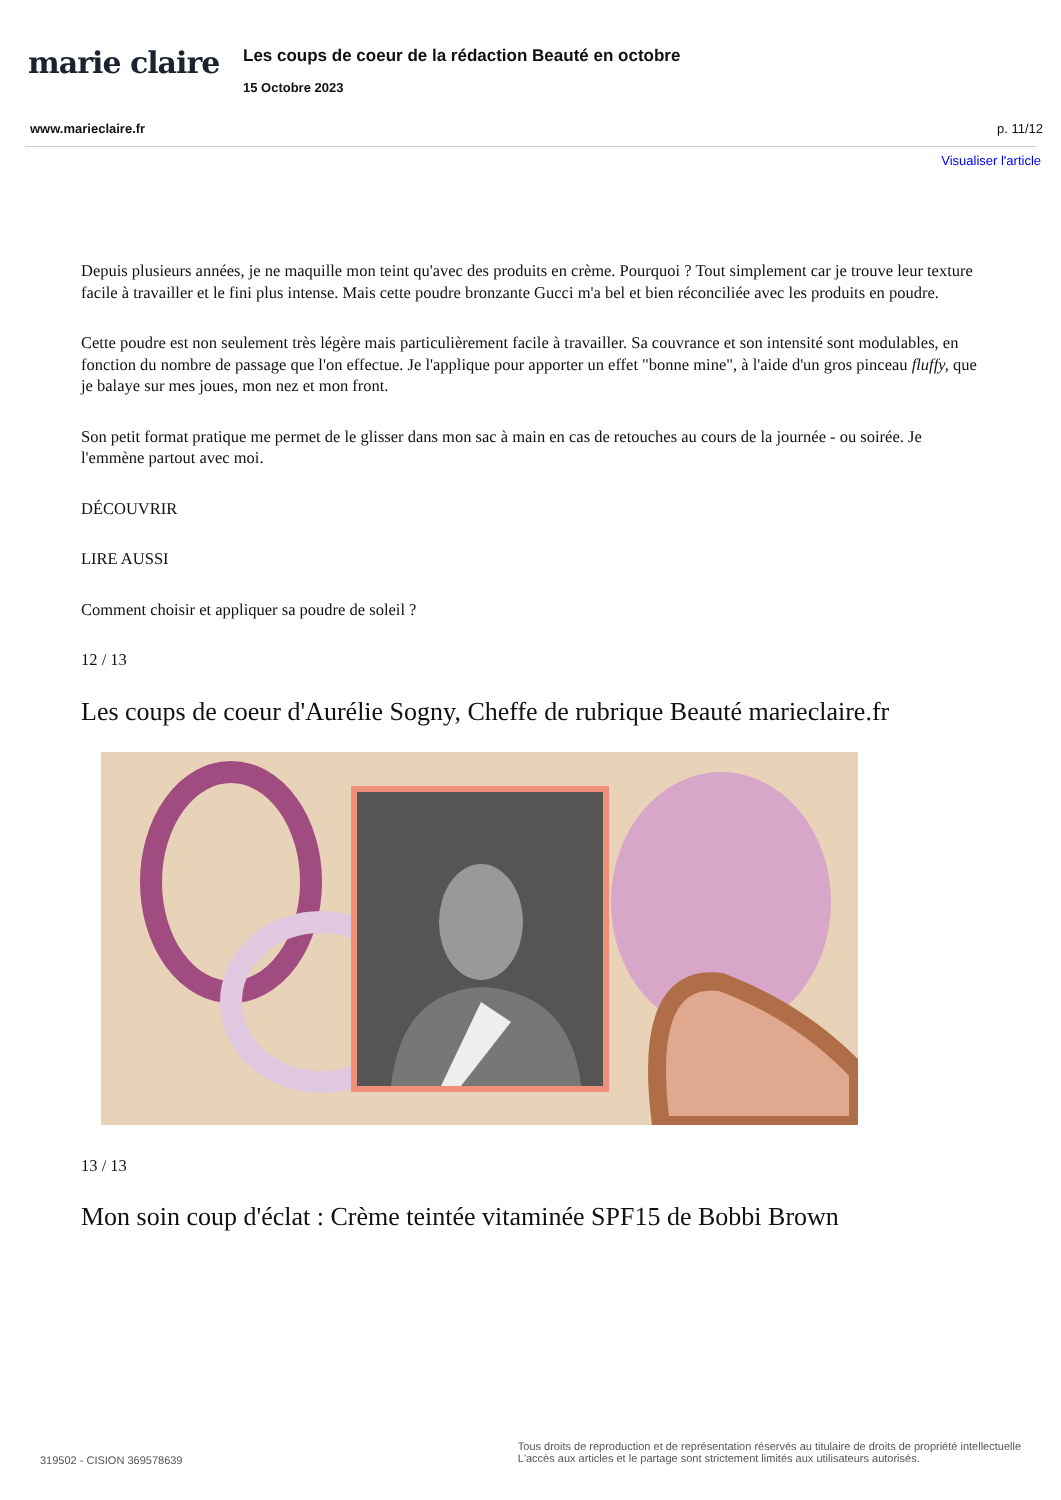marie claire
Les coups de coeur de la rédaction Beauté en octobre
15 Octobre 2023
www.marieclaire.fr p. 11/12
Visualiser l'article
Depuis plusieurs années, je ne maquille mon teint qu'avec des produits en crème. Pourquoi ? Tout simplement car je trouve leur texture facile à travailler et le fini plus intense. Mais cette poudre bronzante Gucci m'a bel et bien réconciliée avec les produits en poudre.
Cette poudre est non seulement très légère mais particulièrement facile à travailler. Sa couvrance et son intensité sont modulables, en fonction du nombre de passage que l'on effectue. Je l'applique pour apporter un effet "bonne mine", à l'aide d'un gros pinceau fluffy, que je balaye sur mes joues, mon nez et mon front.
Son petit format pratique me permet de le glisser dans mon sac à main en cas de retouches au cours de la journée - ou soirée. Je l'emmène partout avec moi.
DÉCOUVRIR
LIRE AUSSI
Comment choisir et appliquer sa poudre de soleil ?
12 / 13
Les coups de coeur d'Aurélie Sogny, Cheffe de rubrique Beauté marieclaire.fr
13 / 13
Mon soin coup d'éclat : Crème teintée vitaminée SPF15 de Bobbi Brown
319502 - CISION 369578639 Tous droits de reproduction et de représentation réservés au titulaire de droits de propriété intellectuelle
L'accès aux articles et le partage sont strictement limités aux utilisateurs autorisés.